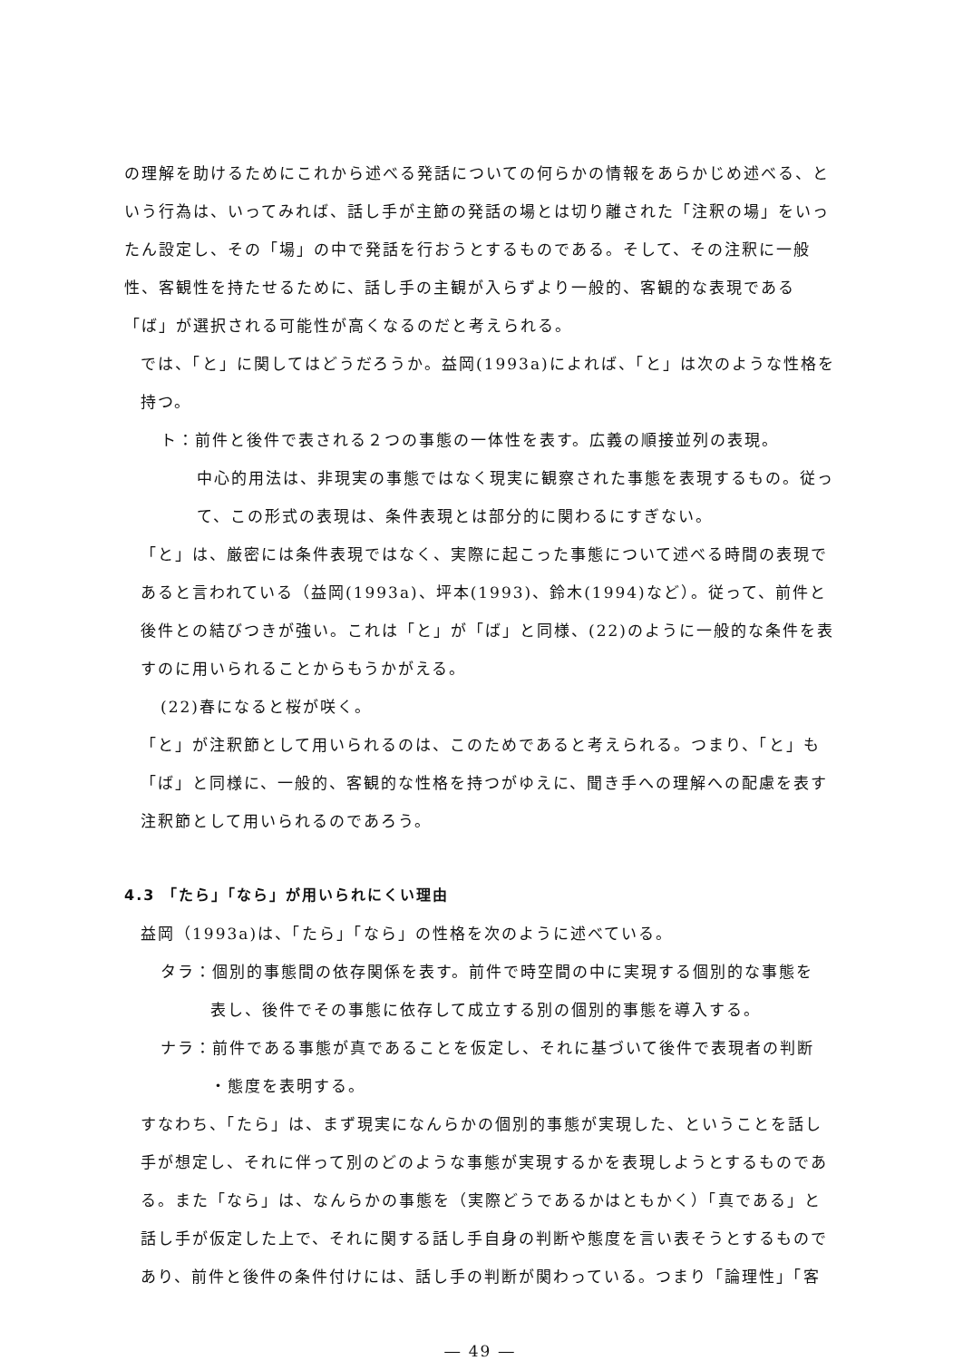の理解を助けるためにこれから述べる発話についての何らかの情報をあらかじめ述べる、という行為は、いってみれば、話し手が主節の発話の場とは切り離された「注釈の場」をいったん設定し、その「場」の中で発話を行おうとするものである。そして、その注釈に一般性、客観性を持たせるために、話し手の主観が入らずより一般的、客観的な表現である「ば」が選択される可能性が高くなるのだと考えられる。
では、「と」に関してはどうだろうか。益岡(1993a)によれば、「と」は次のような性格を持つ。
ト：前件と後件で表される２つの事態の一体性を表す。広義の順接並列の表現。
中心的用法は、非現実の事態ではなく現実に観察された事態を表現するもの。従って、この形式の表現は、条件表現とは部分的に関わるにすぎない。
「と」は、厳密には条件表現ではなく、実際に起こった事態について述べる時間の表現であると言われている（益岡(1993a)、坪本(1993)、鈴木(1994)など）。従って、前件と後件との結びつきが強い。これは「と」が「ば」と同様、(22)のように一般的な条件を表すのに用いられることからもうかがえる。
(22)春になると桜が咲く。
「と」が注釈節として用いられるのは、このためであると考えられる。つまり、「と」も「ば」と同様に、一般的、客観的な性格を持つがゆえに、聞き手への理解への配慮を表す注釈節として用いられるのであろう。
4.3 「たら」「なら」が用いられにくい理由
益岡（1993a)は、「たら」「なら」の性格を次のように述べている。
タラ：個別的事態間の依存関係を表す。前件で時空間の中に実現する個別的な事態を
表し、後件でその事態に依存して成立する別の個別的事態を導入する。
ナラ：前件である事態が真であることを仮定し、それに基づいて後件で表現者の判断
・態度を表明する。
すなわち、「たら」は、まず現実になんらかの個別的事態が実現した、ということを話し手が想定し、それに伴って別のどのような事態が実現するかを表現しようとするものである。また「なら」は、なんらかの事態を（実際どうであるかはともかく）「真である」と話し手が仮定した上で、それに関する話し手自身の判断や態度を言い表そうとするものであり、前件と後件の条件付けには、話し手の判断が関わっている。つまり「論理性」「客
― 49 ―